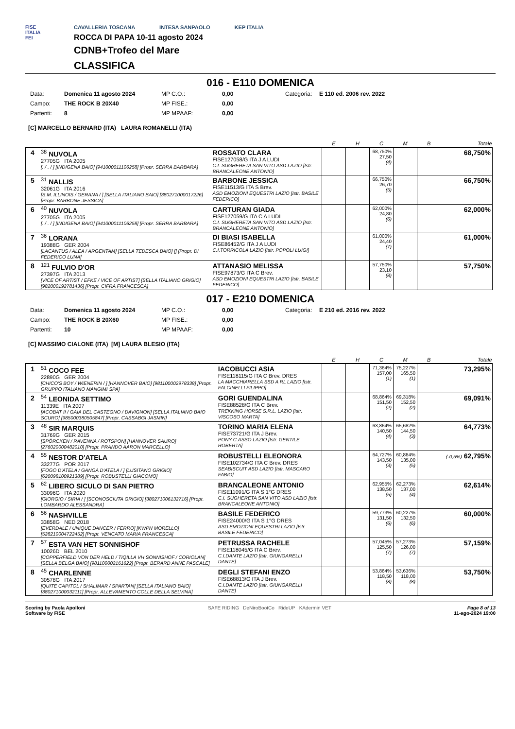FISE
ITALIA
FEI
CAVALLERIA TOSCANA INTESA SANPAOLO KEP ITALIA
ROCCA DI PAPA 10-11 agosto 2024
CDNB+Trofeo del Mare
CLASSIFICA
016 - E110 DOMENICA
Data: Domenica 11 agosto 2024 MP C.O.: 0,00 Categoria: E 110 ed. 2006 rev. 2022 Campo: THE ROCK B 20X40 MP FISE.: 0,00 Partenti: 8 MP MPAAF: 0,00
[C] MARCELLO BERNARD (ITA) LAURA ROMANELLI (ITA)
| | | | E | H | C | M | B | Totale |
| --- | --- | --- | --- | --- | --- | --- | --- | --- |
| 4 | <sup>38</sup> NUVOLA 27705G ITA 2005 [. / . / ] [INDIGENA BAIO] [941000011106258] [Propr. SERRA BARBARA] | ROSSATO CLARA FISE127058/G ITA J A LUDI C.I. SUGHERETA SAN VITO ASD LAZIO [Istr. BRANCALEONE ANTONIO] | | | 68,750% 27,50 (4) | | | 68,750% |
| 5 | <sup>31</sup> NALLIS 32061G ITA 2016 [S.M. ILLINOIS / GERANA / ] [SELLA ITALIANO BAIO] [380271000017226] [Propr. BARBONE JESSICA] | BARBONE JESSICA FISE11513/G ITA S Brev. ASD EMOZIONI EQUESTRI LAZIO [Istr. BASILE FEDERICO] | | | 66,750% 26,70 (5) | | | 66,750% |
| 6 | <sup>40</sup> NUVOLA 27705G ITA 2005 [. / . / ] [INDIGENA BAIO] [941000011106258] [Propr. SERRA BARBARA] | CARTURAN GIADA FISE127059/G ITA C A LUDI C.I. SUGHERETA SAN VITO ASD LAZIO [Istr. BRANCALEONE ANTONIO] | | | 62,000% 24,80 (6) | | | 62,000% |
| 7 | <sup>36</sup> LORANA 19388G GER 2004 [LACANTUS / ALEA / ARGENTAM] [SELLA TEDESCA BAIO] [] [Propr. DI FEDERICO LUNA] | DI BIASI ISABELLA FISE86452/G ITA J A LUDI C.I.TORRICOLA LAZIO [Istr. POPOLI LUIGI] | | | 61,000% 24,40 (7) | | | 61,000% |
| 8 | <sup>121</sup> FULVIO D'OR 27397G ITA 2013 [VICE OF ARTIST / EFKE / VICE OF ARTIST] [SELLA ITALIANO GRIGIO] [982000192781436] [Propr. CIFRA FRANCESCA] | ATTANASIO MELISSA FISE97873/G ITA C Brev. ASD EMOZIONI EQUESTRI LAZIO [Istr. BASILE FEDERICO] | | | 57,750% 23,10 (8) | | | 57,750% |
017 - E210 DOMENICA
Data: Domenica 11 agosto 2024 MP C.O.: 0,00 Categoria: E 210 ed. 2016 rev. 2022 Campo: THE ROCK B 20X60 MP FISE.: 0,00 Partenti: 10 MP MPAAF: 0,00
[C] MASSIMO CIALONE (ITA) [M] LAURA BLESIO (ITA)
| | | | E | H | C | M | B | Totale |
| --- | --- | --- | --- | --- | --- | --- | --- | --- |
| 1 | <sup>51</sup> COCO FEE 22890G GER 2004 [CHICO'S BOY / WIENERIN / ] [HANNOVER BAIO] [981100002978338] [Propr. GRUPPO ITALIANO MANGIMI SPA] | IACOBUCCI ASIA FISE118115/G ITA C Brev. DRES LA MACCHIARELLA SSD A RL LAZIO [Istr. FALCINELLI FILIPPO] | | | 71,364% 157,00 (1) | 75,227% 165,50 (1) | | 73,295% |
| 2 | <sup>54</sup> LEONIDA SETTIMO 11339E ITA 2007 [ACOBAT II / GAIA DEL CASTEGNO / DAVIGNON] [SELLA ITALIANO BAIO SCURO] [985000380505847] [Propr. CASSABGI JASMIN] | GORI GUENDALINA FISE88528/G ITA C Brev. TREKKING HORSE S.R.L. LAZIO [Istr. VISCOSO MARTA] | | | 68,864% 151,50 (2) | 69,318% 152,50 (2) | | 69,091% |
| 3 | <sup>48</sup> SIR MARQUIS 31769G GER 2015 [SPÖRCKEN / RAVENNA / ROTSPON] [HANNOVER SAURO] [276020000482010] [Propr. PRANDO AARON MARCELLO] | TORINO MARIA ELENA FISE73721/G ITA J Brev. PONY C.ASSO LAZIO [Istr. GENTILE ROBERTA] | | | 63,864% 140,50 (4) | 65,682% 144,50 (3) | | 64,773% |
| 4 | <sup>55</sup> NESTOR D'ATELA 33277G POR 2017 [FOGO D'ATELA / GANGA D'ATELA / ] [LUSITANO GRIGIO] [620098100921389] [Propr. ROBUSTELLI GIACOMO] | ROBUSTELLI ELEONORA FISE102734/G ITA C Brev. DRES SEABISCUIT ASD LAZIO [Istr. MASCARO FABIO] | | | 64,727% 143,50 (3) | 60,864% 135,00 (5) | | (-0,5%) 62,795% |
| 5 | <sup>62</sup> LIBERO SICULO DI SAN PIETRO 33096G ITA 2020 [GIORGIO / SIRIA / ] [SCONOSCIUTA GRIGIO] [380271006132716] [Propr. LOMBARDO ALESSANDRA] | BRANCALEONE ANTONIO FISE11091/G ITA S 1°G DRES C.I. SUGHERETA SAN VITO ASD LAZIO [Istr. BRANCALEONE ANTONIO] | | | 62,955% 138,50 (5) | 62,273% 137,00 (4) | | 62,614% |
| 6 | <sup>56</sup> NASHVILLE 33858G NED 2018 [EVERDALE / UNIQUE DANCER / FERRO] [KWPN MORELLO] [528210004722452] [Propr. VENCATO MARIA FRANCESCA] | BASILE FEDERICO FISE24000/G ITA S 1°G DRES ASD EMOZIONI EQUESTRI LAZIO [Istr. BASILE FEDERICO] | | | 59,773% 131,50 (6) | 60,227% 132,50 (6) | | 60,000% |
| 7 | <sup>57</sup> ESTA VAN HET SONNISHOF 10026D BEL 2010 [COPPERFIELD VON DER HELD / TIQILLA VH SONNISHOF / CORIOLAN] [SELLA BELGA BAIO] [981100002161622] [Propr. BERARD ANNE PASCALE] | PETRUSSA RACHELE FISE118045/G ITA C Brev. C.I.DANTE LAZIO [Istr. GIUNGARELLI DANTE] | | | 57,045% 125,50 (7) | 57,273% 126,00 (7) | | 57,159% |
| 8 | <sup>45</sup> CHARLENNE 30578G ITA 2017 [QUITE CAPITOL / SHALIMAR / SPARTAN] [SELLA ITALIANO BAIO] [380271000032111] [Propr. ALLEVAMENTO COLLE DELLA SELVINA] | DEGLI STEFANI ENZO FISE68813/G ITA J Brev. C.I.DANTE LAZIO [Istr. GIUNGARELLI DANTE] | | | 53,864% 118,50 (8) | 53,636% 118,00 (8) | | 53,750% |
Scoring by Paola Apolloni
Software by FISE
SAFE RIDING DeNiroBootCo RideUP KAdermin VET
Page 8 of 13
11-ago-2024 19:00